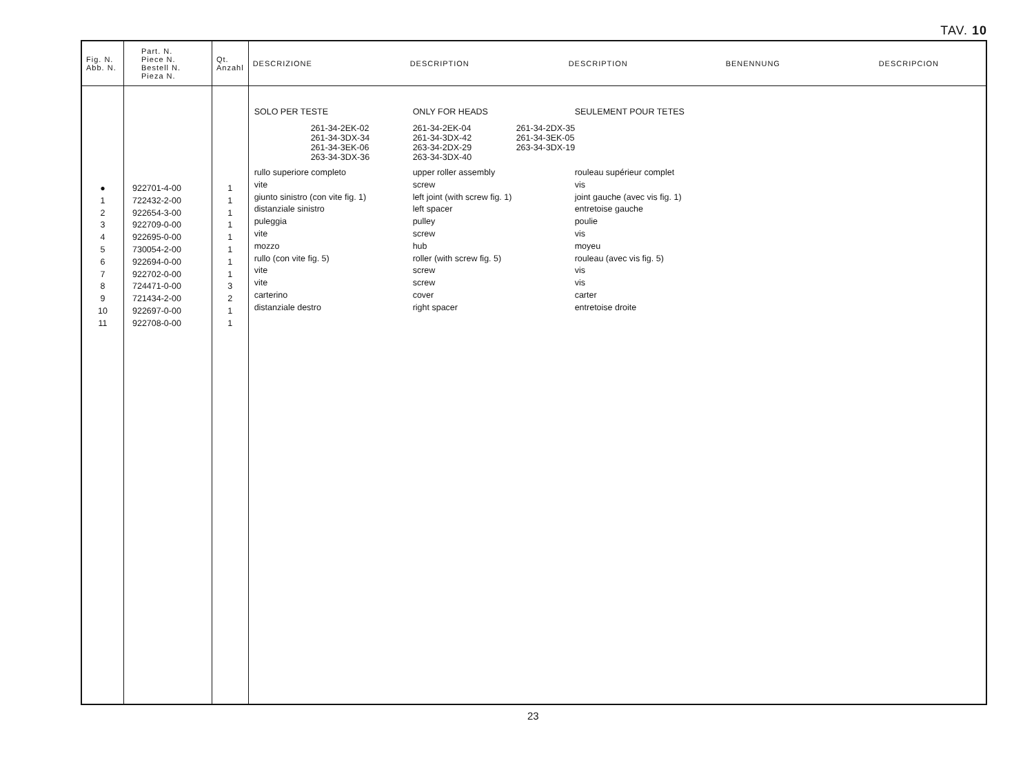TAV. 10
| Fig. N. Abb. N. | Part. N. Piece N. Bestell N. Pieza N. | Qt. Anzahl | DESCRIZIONE DESCRIPTION DESCRIPTION BENENNUNG DESCRIPCION |
| --- | --- | --- | --- |
| ● 1 2 3 4 5 6 7 8 9 10 11 | 922701-4-00 722432-2-00 922654-3-00 922709-0-00 922695-0-00 730054-2-00 922694-0-00 922702-0-00 724471-0-00 721434-2-00 922697-0-00 922708-0-00 | 1 1 1 1 1 1 1 1 3 2 1 1 | SOLO PER TESTE ONLY FOR HEADS SEULEMENT POUR TETES 261-34-2EK-02 261-34-3DX-34 261-34-3EK-06 263-34-3DX-36 261-34-2EK-04 261-34-3DX-42 263-34-2DX-29 263-34-3DX-40 261-34-2DX-35 261-34-3EK-05 263-34-3DX-19 rullo superiore completo upper roller assembly rouleau supérieur complet vite screw vis giunto sinistro (con vite fig. 1) left joint (with screw fig. 1) joint gauche (avec vis fig. 1) distanziale sinistro left spacer entretoise gauche puleggia pulley poulie vite screw vis mozzo hub moyeu rullo (con vite fig. 5) roller (with screw fig. 5) rouleau (avec vis fig. 5) vite screw vis vite screw vis carterino cover carter distanziale destro right spacer entretoise droite |
23